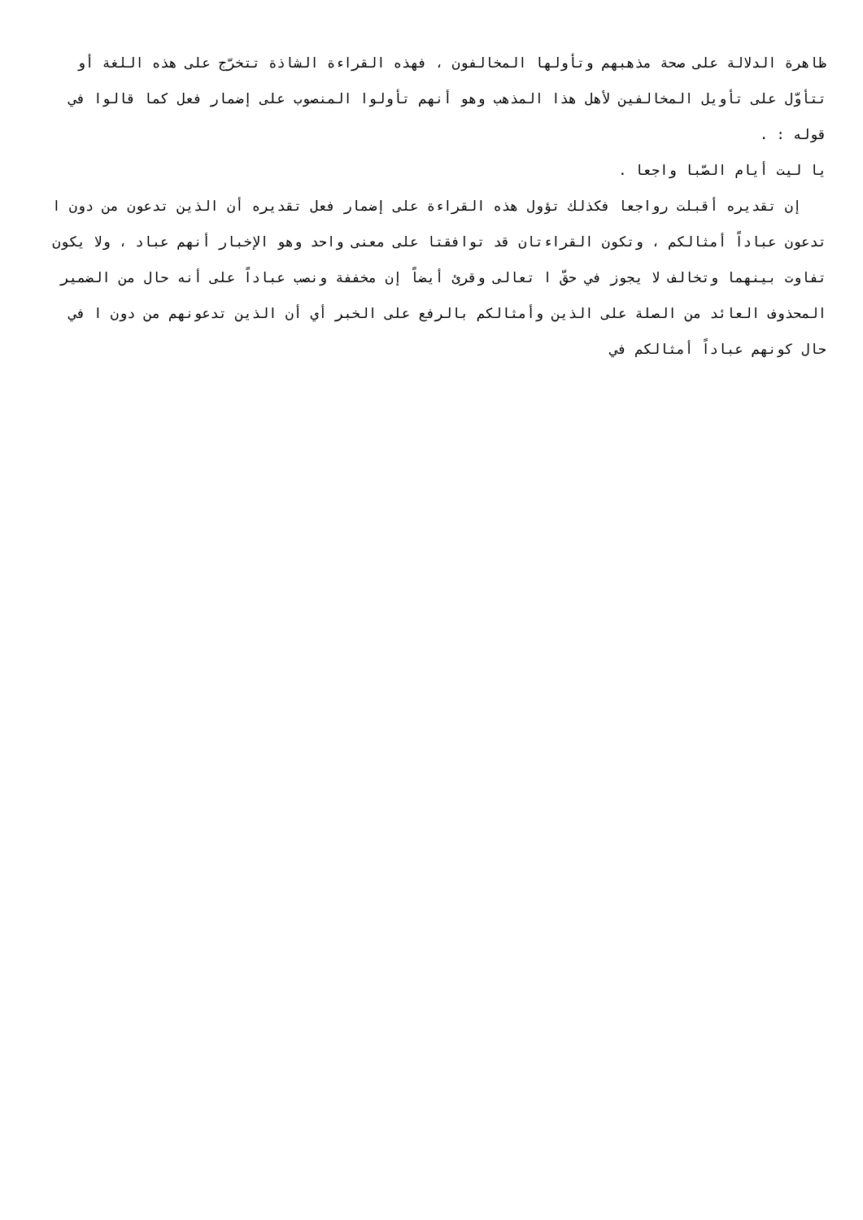ظاهرة الدلالة على صحة مذهبهم وتأولها المخالفون ، فهذه القراءة الشاذة تتخرّج على هذه اللغة أو تتأوّل على تأويل المخالفين لأهل هذا المذهب وهو أنهم تأولوا المنصوب على إضمار فعل كما قالوا في قوله : .
يا ليت أيام الصّبا واجعا .
إن تقديره أقبلت رواجعا فكذلك تؤول هذه القراءة على إضمار فعل تقديره أن الذين تدعون من دون ا تدعون عباداً أمثالكم ، وتكون القراءتان قد توافقتا على معنى واحد وهو الإخبار أنهم عباد ، ولا يكون تفاوت بينهما وتخالف لا يجوز في حقّ ا تعالى وقرئ أيضاً إن مخففة ونصب عباداً على أنه حال من الضمير المحذوف العائد من الصلة على الذين وأمثالكم بالرفع على الخبر أي أن الذين تدعونهم من دون ا في حال كونهم عباداً أمثالكم في